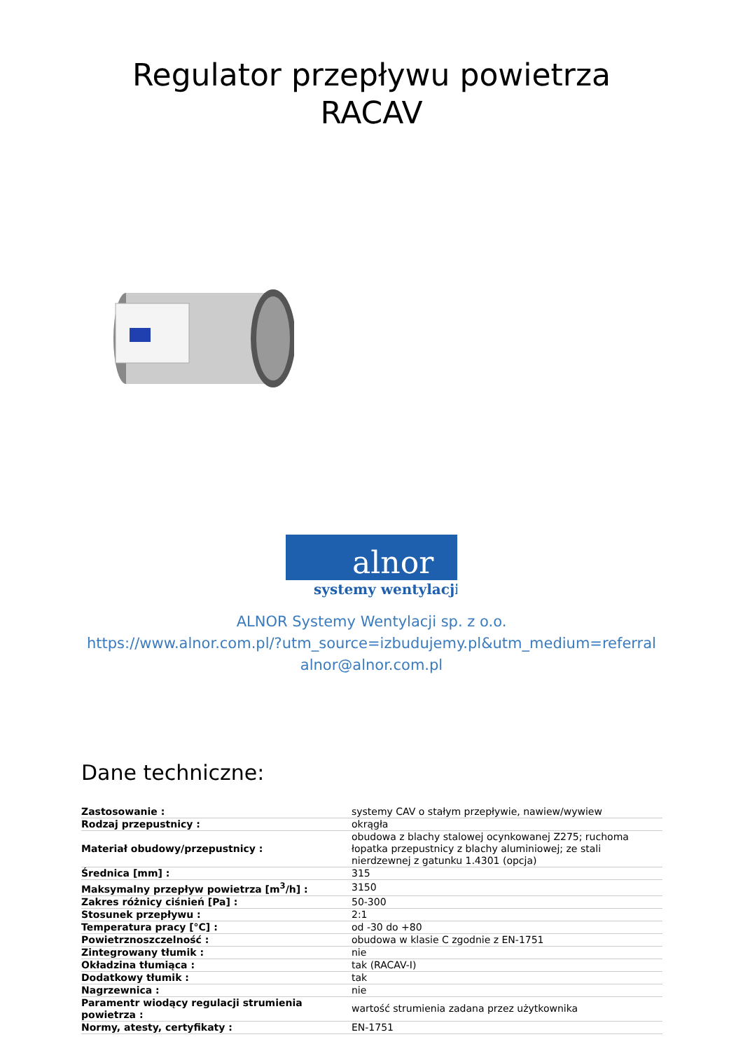Regulator przepływu powietrza
RACAV
alnor
systemy wentylacji
ALNOR Systemy Wentylacji sp. z o.o.
https://www.alnor.com.pl/?utm_source=izbudujemy.pl&utm_medium=referral
alnor@alnor.com.pl
Dane techniczne:
| Zastosowanie : | systemy CAV o stałym przepływie, nawiew/wywiew |
| Rodzaj przepustnicy : | okrągła |
| Materiał obudowy/przepustnicy : | obudowa z blachy stalowej ocynkowanej Z275; ruchoma łopatka przepustnicy z blachy aluminiowej; ze stali nierdzewnej z gatunku 1.4301 (opcja) |
| Średnica [mm] : | 315 |
| Maksymalny przepływ powietrza [m<sup>3</sup>/h] : | 3150 |
| Zakres różnicy ciśnień [Pa] : | 50-300 |
| Stosunek przepływu : | 2:1 |
| Temperatura pracy [°C] : | od -30 do +80 |
| Powietrznoszczelność : | obudowa w klasie C zgodnie z EN-1751 |
| Zintegrowany tłumik : | nie |
| Okładzina tłumiąca : | tak (RACAV-I) |
| Dodatkowy tłumik : | tak |
| Nagrzewnica : | nie |
| Paramentr wiodący regulacji strumienia powietrza : | wartość strumienia zadana przez użytkownika |
| Normy, atesty, certyfikaty : | EN-1751 |